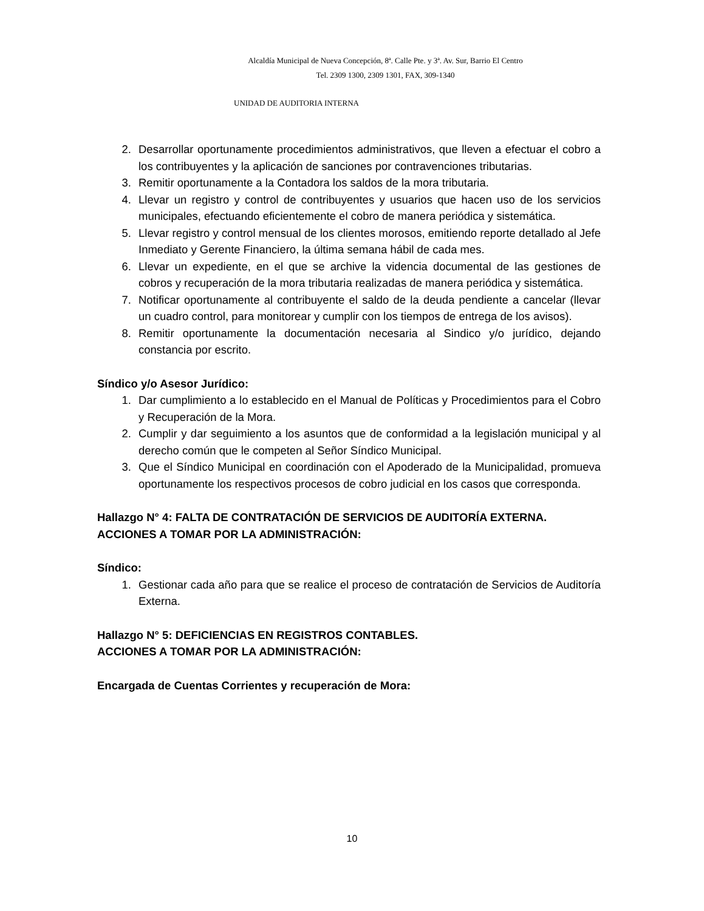Alcaldía Municipal de Nueva Concepción, 8ª. Calle Pte. y 3ª. Av. Sur, Barrio El Centro
Tel. 2309 1300, 2309 1301, FAX, 309-1340
UNIDAD DE AUDITORIA INTERNA
2. Desarrollar oportunamente procedimientos administrativos, que lleven a efectuar el cobro a los contribuyentes y la aplicación de sanciones por contravenciones tributarias.
3. Remitir oportunamente a la Contadora los saldos de la mora tributaria.
4. Llevar un registro y control de contribuyentes y usuarios que hacen uso de los servicios municipales, efectuando eficientemente el cobro de manera periódica y sistemática.
5. Llevar registro y control mensual de los clientes morosos, emitiendo reporte detallado al Jefe Inmediato y Gerente Financiero, la última semana hábil de cada mes.
6. Llevar un expediente, en el que se archive la videncia documental de las gestiones de cobros y recuperación de la mora tributaria realizadas de manera periódica y sistemática.
7. Notificar oportunamente al contribuyente el saldo de la deuda pendiente a cancelar (llevar un cuadro control, para monitorear y cumplir con los tiempos de entrega de los avisos).
8. Remitir oportunamente la documentación necesaria al Sindico y/o jurídico, dejando constancia por escrito.
Síndico y/o Asesor Jurídico:
1. Dar cumplimiento a lo establecido en el Manual de Políticas y Procedimientos para el Cobro y Recuperación de la Mora.
2. Cumplir y dar seguimiento a los asuntos que de conformidad a la legislación municipal y al derecho común que le competen al Señor Síndico Municipal.
3. Que el Síndico Municipal en coordinación con el Apoderado de la Municipalidad, promueva oportunamente los respectivos procesos de cobro judicial en los casos que corresponda.
Hallazgo N° 4: FALTA DE CONTRATACIÓN DE SERVICIOS DE AUDITORÍA EXTERNA.
ACCIONES A TOMAR POR LA ADMINISTRACIÓN:
Síndico:
1. Gestionar cada año para que se realice el proceso de contratación de Servicios de Auditoría Externa.
Hallazgo N° 5: DEFICIENCIAS EN REGISTROS CONTABLES.
ACCIONES A TOMAR POR LA ADMINISTRACIÓN:
Encargada de Cuentas Corrientes y recuperación de Mora:
10